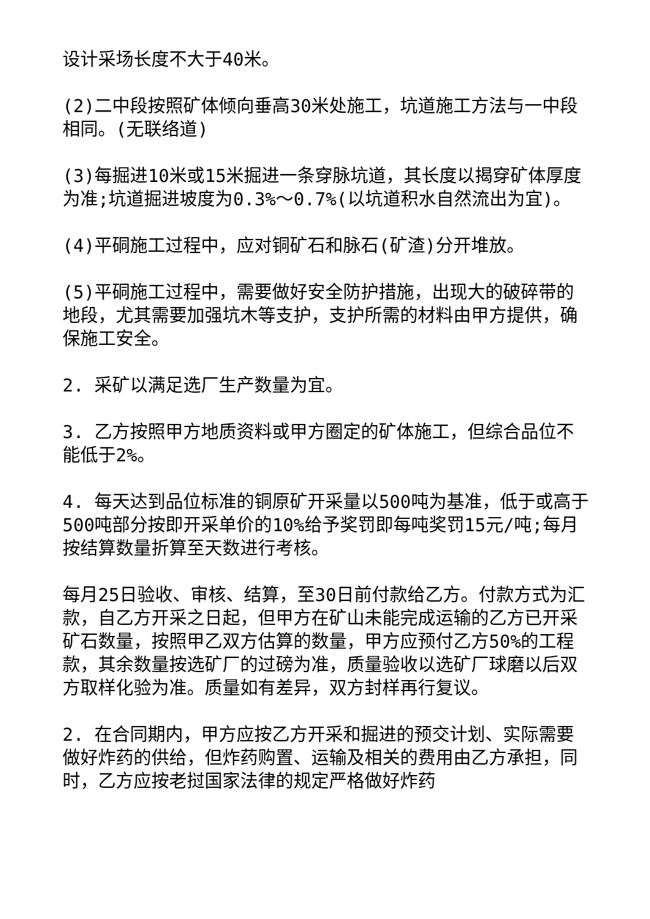设计采场长度不大于40米。
(2)二中段按照矿体倾向垂高30米处施工，坑道施工方法与一中段相同。(无联络道)
(3)每掘进10米或15米掘进一条穿脉坑道，其长度以揭穿矿体厚度为准;坑道掘进坡度为0.3%～0.7%(以坑道积水自然流出为宜)。
(4)平硐施工过程中，应对铜矿石和脉石(矿渣)分开堆放。
(5)平硐施工过程中，需要做好安全防护措施，出现大的破碎带的地段，尤其需要加强坑木等支护，支护所需的材料由甲方提供，确保施工安全。
2. 采矿以满足选厂生产数量为宜。
3. 乙方按照甲方地质资料或甲方圈定的矿体施工，但综合品位不能低于2%。
4. 每天达到品位标准的铜原矿开采量以500吨为基准，低于或高于500吨部分按即开采单价的10%给予奖罚即每吨奖罚15元/吨;每月按结算数量折算至天数进行考核。
每月25日验收、审核、结算，至30日前付款给乙方。付款方式为汇款，自乙方开采之日起，但甲方在矿山未能完成运输的乙方已开采矿石数量，按照甲乙双方估算的数量，甲方应预付乙方50%的工程款，其余数量按选矿厂的过磅为准，质量验收以选矿厂球磨以后双方取样化验为准。质量如有差异，双方封样再行复议。
2. 在合同期内，甲方应按乙方开采和掘进的预交计划、实际需要做好炸药的供给，但炸药购置、运输及相关的费用由乙方承担，同时，乙方应按老挝国家法律的规定严格做好炸药